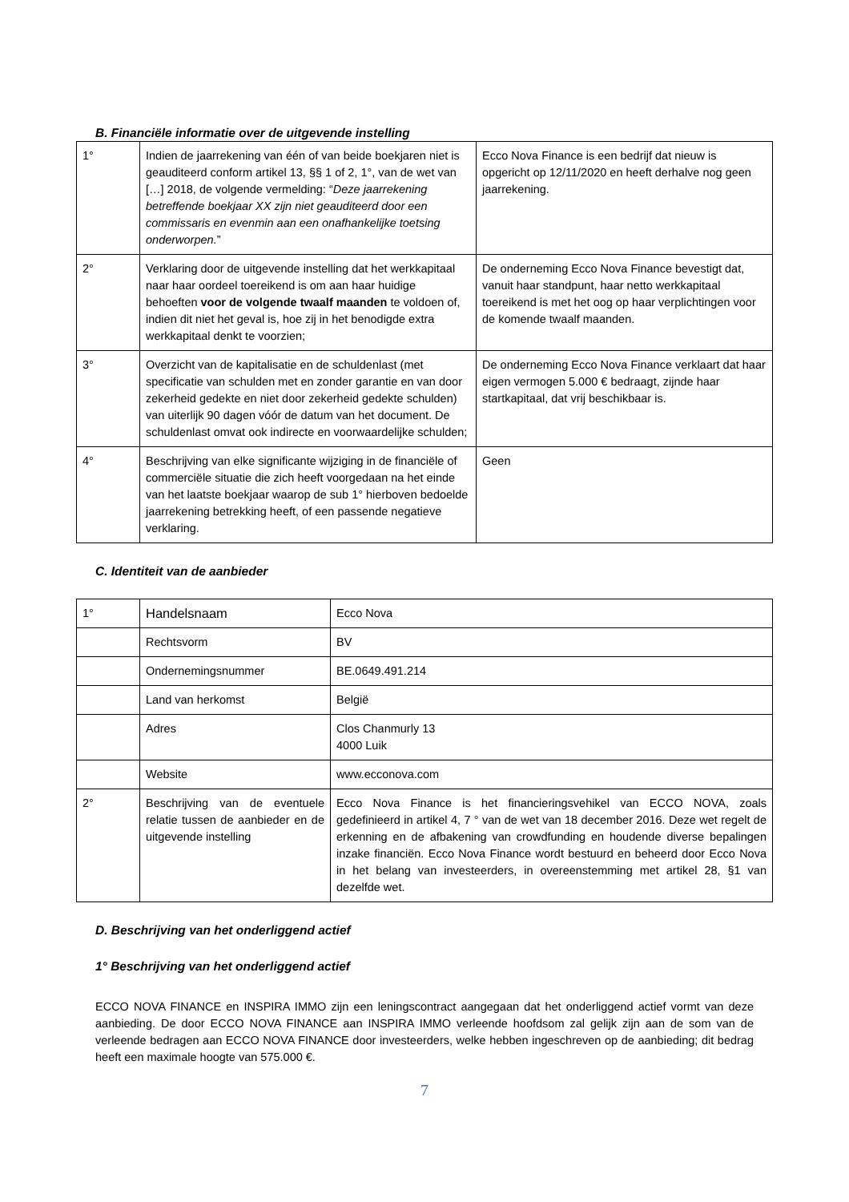B. Financiële informatie over de uitgevende instelling
| 1° | Indien de jaarrekening van één of van beide boekjaren niet is geauditeerd conform artikel 13, §§ 1 of 2, 1°, van de wet van […] 2018, de volgende vermelding: “ Deze jaarrekening betreffende boekjaar XX zijn niet geauditeerd door een commissaris en evenmin aan een onafhankelijke toetsing onderworpen. ” | Ecco Nova Finance is een bedrijf dat nieuw is opgericht op 12/11/2020 en heeft derhalve nog geen jaarrekening. |
| 2° | Verklaring door de uitgevende instelling dat het werkkapitaal naar haar oordeel toereikend is om aan haar huidige behoeften voor de volgende twaalf maanden te voldoen of, indien dit niet het geval is, hoe zij in het benodigde extra werkkapitaal denkt te voorzien; | De onderneming Ecco Nova Finance bevestigt dat, vanuit haar standpunt, haar netto werkkapitaal toereikend is met het oog op haar verplichtingen voor de komende twaalf maanden. |
| 3° | Overzicht van de kapitalisatie en de schuldenlast (met specificatie van schulden met en zonder garantie en van door zekerheid gedekte en niet door zekerheid gedekte schulden) van uiterlijk 90 dagen vóór de datum van het document. De schuldenlast omvat ook indirecte en voorwaardelijke schulden; | De onderneming Ecco Nova Finance verklaart dat haar eigen vermogen 5.000 € bedraagt, zijnde haar startkapitaal, dat vrij beschikbaar is. |
| 4° | Beschrijving van elke significante wijziging in de financiële of commerciële situatie die zich heeft voorgedaan na het einde van het laatste boekjaar waarop de sub 1° hierboven bedoelde jaarrekening betrekking heeft, of een passende negatieve verklaring. | Geen |
C. Identiteit van de aanbieder
| 1° | Handelsnaam | Ecco Nova |
| | Rechtsvorm | BV |
| | Ondernemingsnummer | BE.0649.491.214 |
| | Land van herkomst | België |
| | Adres | Clos Chanmurly 13 4000 Luik |
| | Website | www.ecconova.com |
| 2° | Beschrijving van de eventuele relatie tussen de aanbieder en de uitgevende instelling | Ecco Nova Finance is het financieringsvehikel van ECCO NOVA, zoals gedefinieerd in artikel 4, 7 ° van de wet van 18 december 2016. Deze wet regelt de erkenning en de afbakening van crowdfunding en houdende diverse bepalingen inzake financiën. Ecco Nova Finance wordt bestuurd en beheerd door Ecco Nova in het belang van investeerders, in overeenstemming met artikel 28, §1 van dezelfde wet. |
D. Beschrijving van het onderliggend actief
1° Beschrijving van het onderliggend actief
ECCO NOVA FINANCE en INSPIRA IMMO zijn een leningscontract aangegaan dat het onderliggend actief vormt van deze aanbieding. De door ECCO NOVA FINANCE aan INSPIRA IMMO verleende hoofdsom zal gelijk zijn aan de som van de verleende bedragen aan ECCO NOVA FINANCE door investeerders, welke hebben ingeschreven op de aanbieding; dit bedrag heeft een maximale hoogte van 575.000 €.
7